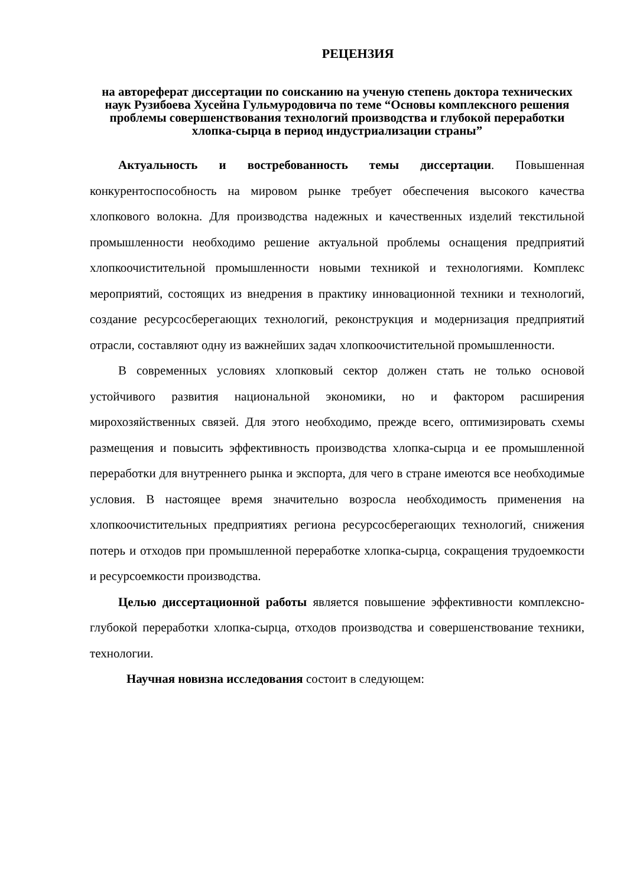РЕЦЕНЗИЯ
на автореферат диссертации по соисканию на ученую степень доктора технических наук Рузибоева Хусейна Гульмуродовича по теме “Основы комплексного решения проблемы совершенствования технологий производства и глубокой переработки хлопка-сырца в период индустриализации страны”
Актуальность и востребованность темы диссертации. Повышенная конкурентоспособность на мировом рынке требует обеспечения высокого качества хлопкового волокна. Для производства надежных и качественных изделий текстильной промышленности необходимо решение актуальной проблемы оснащения предприятий хлопкоочистительной промышленности новыми техникой и технологиями. Комплекс мероприятий, состоящих из внедрения в практику инновационной техники и технологий, создание ресурсосберегающих технологий, реконструкция и модернизация предприятий отрасли, составляют одну из важнейших задач хлопкоочистительной промышленности.
В современных условиях хлопковый сектор должен стать не только основой устойчивого развития национальной экономики, но и фактором расширения мирохозяйственных связей. Для этого необходимо, прежде всего, оптимизировать схемы размещения и повысить эффективность производства хлопка-сырца и ее промышленной переработки для внутреннего рынка и экспорта, для чего в стране имеются все необходимые условия. В настоящее время значительно возросла необходимость применения на хлопкоочистительных предприятиях региона ресурсосберегающих технологий, снижения потерь и отходов при промышленной переработке хлопка-сырца, сокращения трудоемкости и ресурсоемкости производства.
Целью диссертационной работы является повышение эффективности комплексно-глубокой переработки хлопка-сырца, отходов производства и совершенствование техники, технологии.
Научная новизна исследования состоит в следующем: